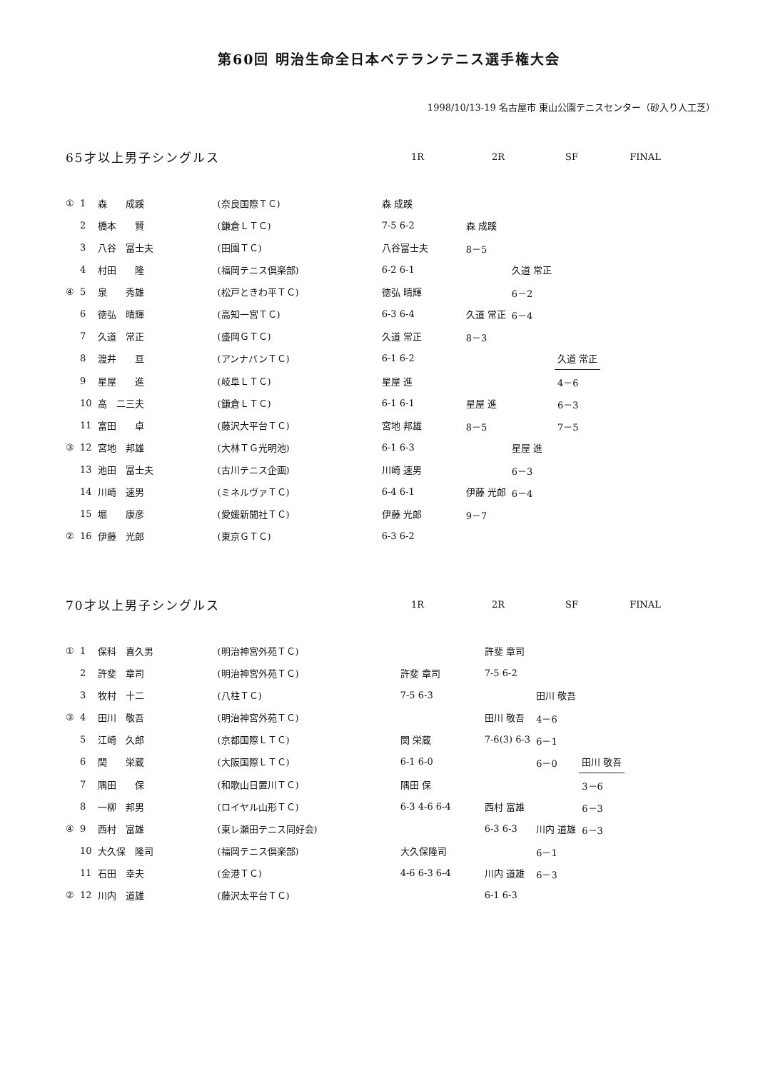第60回 明治生命全日本ベテランテニス選手権大会
1998/10/13-19 名古屋市 東山公園テニスセンター（砂入り人工芝）
| 65才以上男子シングルス | 1R | 2R | SF | FINAL |
| --- | --- | --- | --- | --- |
| ① | 1 | 森 成蹊 | (奈良国際ＴＣ) | | 森 成蹊 | | | |
| | 2 | 橋本 賢 | (鎌倉ＬＴＣ) | | 7-5 6-2 | 森 成蹊 | | |
| | 3 | 八谷 冨士夫 | (田園ＴＣ) | | 八谷冨士夫 | 8－5 | | |
| | 4 | 村田 隆 | (福岡テニス倶楽部) | | 6-2 6-1 | | 久道 常正 | |
| ④ | 5 | 泉 秀雄 | (松戸ときわ平ＴＣ) | | 徳弘 晴輝 | | 6－2 | |
| | 6 | 徳弘 晴輝 | (高知一宮ＴＣ) | | 6-3 6-4 | 久道 常正 | 6－4 | |
| | 7 | 久道 常正 | (盛岡ＧＴＣ) | | 久道 常正 | 8－3 | | |
| | 8 | 渡井 亘 | (アンナバンＴＣ) | | 6-1 6-2 | | | 久道 常正 |
| | 9 | 星屋 進 | (岐阜ＬＴＣ) | | 星屋 進 | | | 4－6 |
| | 10 | 高 二三夫 | (鎌倉ＬＴＣ) | | 6-1 6-1 | 星屋 進 | | 6－3 |
| | 11 | 富田 卓 | (藤沢大平台ＴＣ) | | 宮地 邦雄 | 8－5 | | 7－5 |
| ③ | 12 | 宮地 邦雄 | (大林ＴＧ光明池) | | 6-1 6-3 | | 星屋 進 | |
| | 13 | 池田 冨士夫 | (古川テニス企画) | | 川崎 速男 | | 6－3 | |
| | 14 | 川崎 速男 | (ミネルヴァＴＣ) | | 6-4 6-1 | 伊藤 光郎 | 6－4 | |
| | 15 | 堀 康彦 | (愛媛新聞社ＴＣ) | | 伊藤 光郎 | 9－7 | | |
| ② | 16 | 伊藤 光郎 | (東京ＧＴＣ) | | 6-3 6-2 | | | |
| 70才以上男子シングルス | 1R | 2R | SF | FINAL |
| --- | --- | --- | --- | --- |
| ① | 1 | 保科 喜久男 | (明治神宮外苑ＴＣ) | | | 許斐 章司 | | |
| | 2 | 許斐 章司 | (明治神宮外苑ＴＣ) | | 許斐 章司 | 7-5 6-2 | | |
| | 3 | 牧村 十二 | (八柱ＴＣ) | | 7-5 6-3 | | 田川 敬吾 | |
| ③ | 4 | 田川 敬吾 | (明治神宮外苑ＴＣ) | | | 田川 敬吾 | 4－6 | |
| | 5 | 江崎 久郎 | (京都国際ＬＴＣ) | | 関 栄蔵 | 7-6(3) 6-3 | 6－1 | |
| | 6 | 関 栄蔵 | (大阪国際ＬＴＣ) | | 6-1 6-0 | | 6－0 | 田川 敬吾 |
| | 7 | 隅田 保 | (和歌山日置川ＴＣ) | | 隅田 保 | | | 3－6 |
| | 8 | 一柳 邦男 | (ロイヤル山形ＴＣ) | | 6-3 4-6 6-4 | 西村 富雄 | | 6－3 |
| ④ | 9 | 西村 富雄 | (東レ瀬田テニス同好会) | | | 6-3 6-3 | 川内 道雄 | 6－3 |
| | 10 | 大久保 隆司 | (福岡テニス倶楽部) | | 大久保隆司 | | 6－1 | |
| | 11 | 石田 幸夫 | (金港ＴＣ) | | 4-6 6-3 6-4 | 川内 道雄 | 6－3 | |
| ② | 12 | 川内 道雄 | (藤沢太平台ＴＣ) | | | 6-1 6-3 | | |